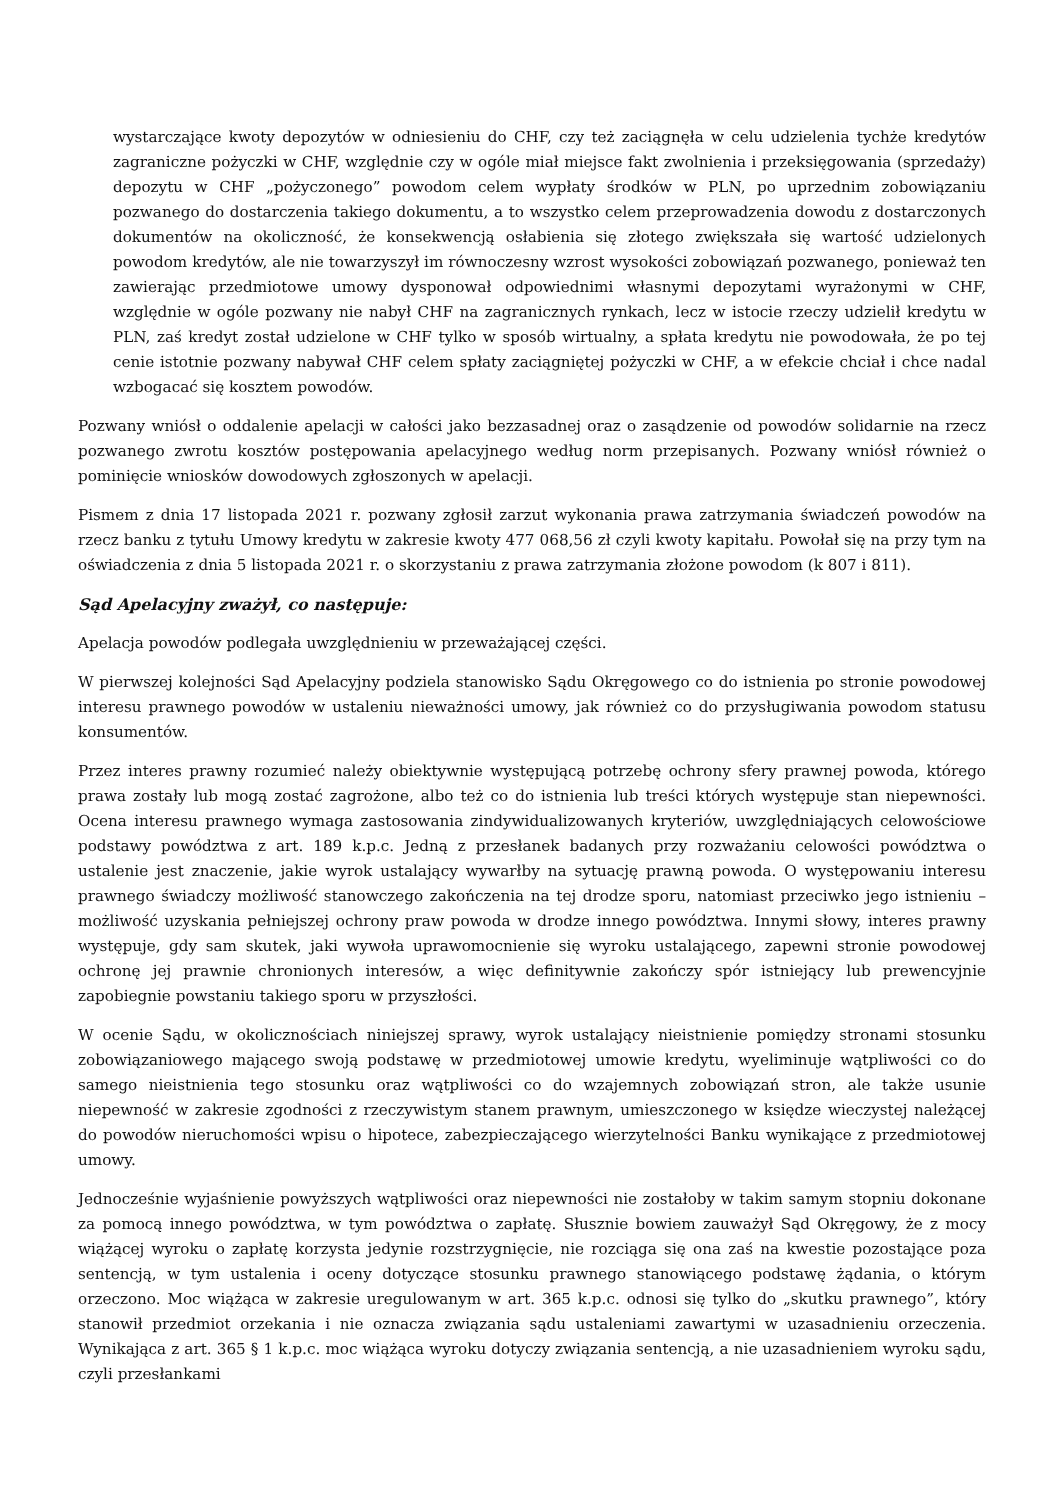wystarczające kwoty depozytów w odniesieniu do CHF, czy też zaciągnęła w celu udzielenia tychże kredytów zagraniczne pożyczki w CHF, względnie czy w ogóle miał miejsce fakt zwolnienia i przeksięgowania (sprzedaży) depozytu w CHF „pożyczonego” powodom celem wypłaty środków w PLN, po uprzednim zobowiązaniu pozwanego do dostarczenia takiego dokumentu, a to wszystko celem przeprowadzenia dowodu z dostarczonych dokumentów na okoliczność, że konsekwencją osłabienia się złotego zwiększała się wartość udzielonych powodom kredytów, ale nie towarzyszył im równoczesny wzrost wysokości zobowiązań pozwanego, ponieważ ten zawierając przedmiotowe umowy dysponował odpowiednimi własnymi depozytami wyrażonymi w CHF, względnie w ogóle pozwany nie nabył CHF na zagranicznych rynkach, lecz w istocie rzeczy udzielił kredytu w PLN, zaś kredyt został udzielone w CHF tylko w sposób wirtualny, a spłata kredytu nie powodowała, że po tej cenie istotnie pozwany nabywał CHF celem spłaty zaciągniętej pożyczki w CHF, a w efekcie chciał i chce nadal wzbogacać się kosztem powodów.
Pozwany wniósł o oddalenie apelacji w całości jako bezzasadnej oraz o zasądzenie od powodów solidarnie na rzecz pozwanego zwrotu kosztów postępowania apelacyjnego według norm przepisanych. Pozwany wniósł również o pominięcie wniosków dowodowych zgłoszonych w apelacji.
Pismem z dnia 17 listopada 2021 r. pozwany zgłosił zarzut wykonania prawa zatrzymania świadczeń powodów na rzecz banku z tytułu Umowy kredytu w zakresie kwoty 477 068,56 zł czyli kwoty kapitału. Powołał się na przy tym na oświadczenia z dnia 5 listopada 2021 r. o skorzystaniu z prawa zatrzymania złożone powodom (k 807 i 811).
Sąd Apelacyjny zważył, co następuje:
Apelacja powodów podlegała uwzględnieniu w przeważającej części.
W pierwszej kolejności Sąd Apelacyjny podziela stanowisko Sądu Okręgowego co do istnienia po stronie powodowej interesu prawnego powodów w ustaleniu nieważności umowy, jak również co do przysługiwania powodom statusu konsumentów.
Przez interes prawny rozumieć należy obiektywnie występującą potrzebę ochrony sfery prawnej powoda, którego prawa zostały lub mogą zostać zagrożone, albo też co do istnienia lub treści których występuje stan niepewności. Ocena interesu prawnego wymaga zastosowania zindywidualizowanych kryteriów, uwzględniających celowościowe podstawy powództwa z art. 189 k.p.c. Jedną z przesłanek badanych przy rozważaniu celowości powództwa o ustalenie jest znaczenie, jakie wyrok ustalający wywarłby na sytuację prawną powoda. O występowaniu interesu prawnego świadczy możliwość stanowczego zakończenia na tej drodze sporu, natomiast przeciwko jego istnieniu – możliwość uzyskania pełniejszej ochrony praw powoda w drodze innego powództwa. Innymi słowy, interes prawny występuje, gdy sam skutek, jaki wywoła uprawomocnienie się wyroku ustalającego, zapewni stronie powodowej ochronę jej prawnie chronionych interesów, a więc definitywnie zakończy spór istniejący lub prewencyjnie zapobiegnie powstaniu takiego sporu w przyszłości.
W ocenie Sądu, w okolicznościach niniejszej sprawy, wyrok ustalający nieistnienie pomiędzy stronami stosunku zobowiązaniowego mającego swoją podstawę w przedmiotowej umowie kredytu, wyeliminuje wątpliwości co do samego nieistnienia tego stosunku oraz wątpliwości co do wzajemnych zobowiązań stron, ale także usunie niepewność w zakresie zgodności z rzeczywistym stanem prawnym, umieszczonego w księdze wieczystej należącej do powodów nieruchomości wpisu o hipotece, zabezpieczającego wierzytelności Banku wynikające z przedmiotowej umowy.
Jednocześnie wyjaśnienie powyższych wątpliwości oraz niepewności nie zostałoby w takim samym stopniu dokonane za pomocą innego powództwa, w tym powództwa o zapłatę. Słusznie bowiem zauważył Sąd Okręgowy, że z mocy wiążącej wyroku o zapłatę korzysta jedynie rozstrzygnięcie, nie rozciąga się ona zaś na kwestie pozostające poza sentencją, w tym ustalenia i oceny dotyczące stosunku prawnego stanowiącego podstawę żądania, o którym orzeczono. Moc wiążąca w zakresie uregulowanym w art. 365 k.p.c. odnosi się tylko do „skutku prawnego”, który stanowił przedmiot orzekania i nie oznacza związania sądu ustaleniami zawartymi w uzasadnieniu orzeczenia. Wynikająca z art. 365 § 1 k.p.c. moc wiążąca wyroku dotyczy związania sentencją, a nie uzasadnieniem wyroku sądu, czyli przesłankami